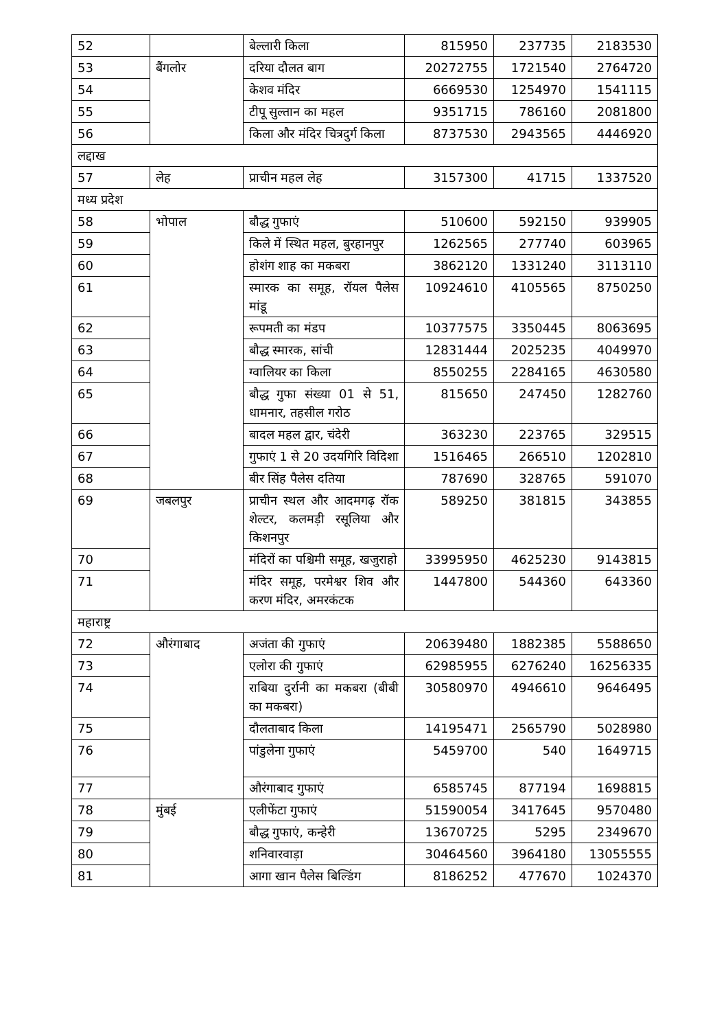| 52 | | बेल्लारी किला | 815950 | 237735 | 2183530 |
| 53 | बैंगलोर | दरिया दौलत बाग | 20272755 | 1721540 | 2764720 |
| 54 | | केशव मंदिर | 6669530 | 1254970 | 1541115 |
| 55 | | टीपू सुल्तान का महल | 9351715 | 786160 | 2081800 |
| 56 | | किला और मंदिर चित्रदुर्ग किला | 8737530 | 2943565 | 4446920 |
| लद्दाख | | | | | |
| 57 | लेह | प्राचीन महल लेह | 3157300 | 41715 | 1337520 |
| मध्य प्रदेश | | | | | |
| 58 | भोपाल | बौद्ध गुफाएं | 510600 | 592150 | 939905 |
| 59 | | किले में स्थित महल, बुरहानपुर | 1262565 | 277740 | 603965 |
| 60 | | होशंग शाह का मकबरा | 3862120 | 1331240 | 3113110 |
| 61 | | स्मारक का समूह, रॉयल पैलेस मांडू | 10924610 | 4105565 | 8750250 |
| 62 | | रूपमती का मंडप | 10377575 | 3350445 | 8063695 |
| 63 | | बौद्ध स्मारक, सांची | 12831444 | 2025235 | 4049970 |
| 64 | | ग्वालियर का किला | 8550255 | 2284165 | 4630580 |
| 65 | | बौद्ध गुफा संख्या 01 से 51, धामनार, तहसील गरोठ | 815650 | 247450 | 1282760 |
| 66 | | बादल महल द्वार, चंदेरी | 363230 | 223765 | 329515 |
| 67 | | गुफाएं 1 से 20 उदयगिरि विदिशा | 1516465 | 266510 | 1202810 |
| 68 | | बीर सिंह पैलेस दतिया | 787690 | 328765 | 591070 |
| 69 | जबलपुर | प्राचीन स्थल और आदमगढ़ रॉक शेल्टर, कलमड़ी रसूलिया और किशनपुर | 589250 | 381815 | 343855 |
| 70 | | मंदिरों का पश्चिमी समूह, खजुराहो | 33995950 | 4625230 | 9143815 |
| 71 | | मंदिर समूह, परमेश्वर शिव और करण मंदिर, अमरकंटक | 1447800 | 544360 | 643360 |
| महाराष्ट्र | | | | | |
| 72 | औरंगाबाद | अजंता की गुफाएं | 20639480 | 1882385 | 5588650 |
| 73 | | एलोरा की गुफाएं | 62985955 | 6276240 | 16256335 |
| 74 | | राबिया दुर्रानी का मकबरा (बीबी का मकबरा) | 30580970 | 4946610 | 9646495 |
| 75 | | दौलताबाद किला | 14195471 | 2565790 | 5028980 |
| 76 | | पांडुलेना गुफाएं | 5459700 | 540 | 1649715 |
| 77 | | औरंगाबाद गुफाएं | 6585745 | 877194 | 1698815 |
| 78 | मुंबई | एलीफेंटा गुफाएं | 51590054 | 3417645 | 9570480 |
| 79 | | बौद्ध गुफाएं, कन्हेरी | 13670725 | 5295 | 2349670 |
| 80 | | शनिवारवाड़ा | 30464560 | 3964180 | 13055555 |
| 81 | | आगा खान पैलेस बिल्डिंग | 8186252 | 477670 | 1024370 |